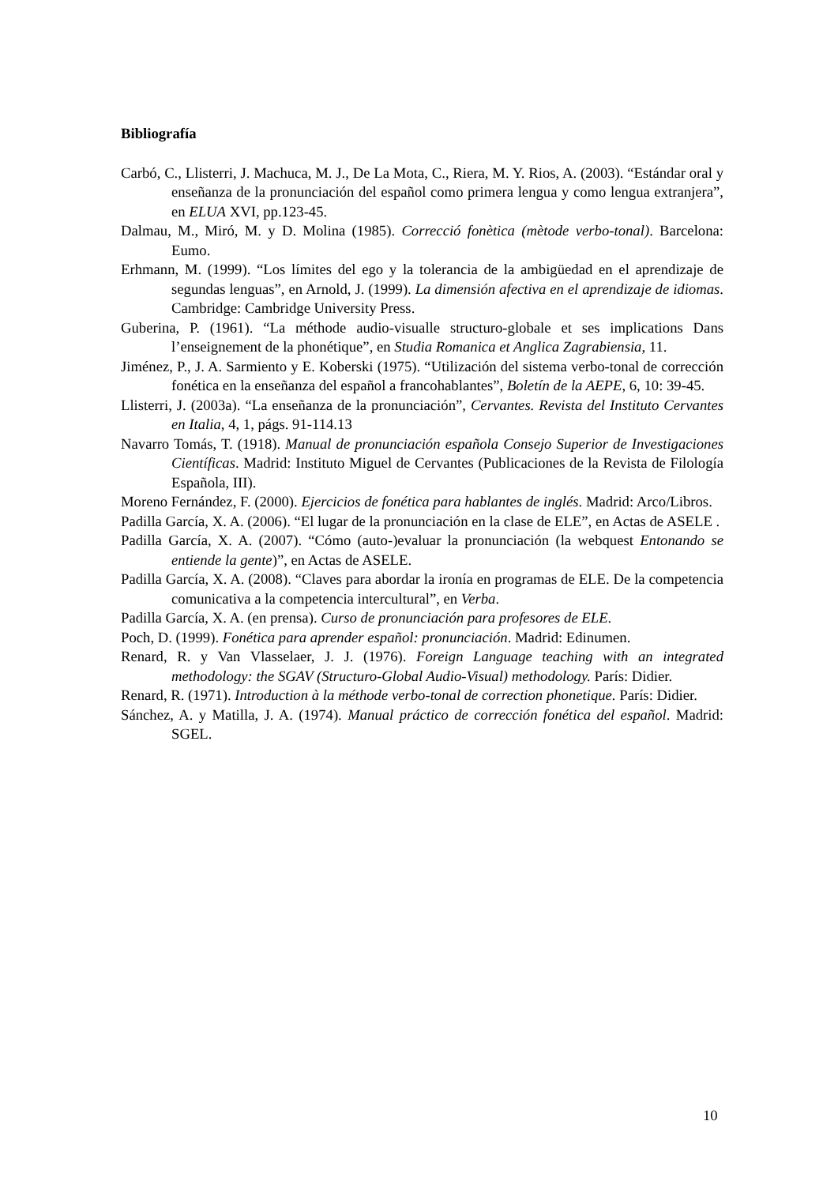Bibliografía
Carbó, C., Llisterri, J. Machuca, M. J., De La Mota, C., Riera, M. Y. Rios, A. (2003). “Estándar oral y enseñanza de la pronunciación del español como primera lengua y como lengua extranjera”, en ELUA XVI, pp.123-45.
Dalmau, M., Miró, M. y D. Molina (1985). Correcció fonètica (mètode verbo-tonal). Barcelona: Eumo.
Erhmann, M. (1999). “Los límites del ego y la tolerancia de la ambigüedad en el aprendizaje de segundas lenguas”, en Arnold, J. (1999). La dimensión afectiva en el aprendizaje de idiomas. Cambridge: Cambridge University Press.
Guberina, P. (1961). “La méthode audio-visualle structuro-globale et ses implications Dans l’enseignement de la phonétique”, en Studia Romanica et Anglica Zagrabiensia, 11.
Jiménez, P., J. A. Sarmiento y E. Koberski (1975). “Utilización del sistema verbo-tonal de corrección fonética en la enseñanza del español a francohablantes”, Boletín de la AEPE, 6, 10: 39-45.
Llisterri, J. (2003a). “La enseñanza de la pronunciación”, Cervantes. Revista del Instituto Cervantes en Italia, 4, 1, págs. 91-114.13
Navarro Tomás, T. (1918). Manual de pronunciación española Consejo Superior de Investigaciones Científicas. Madrid: Instituto Miguel de Cervantes (Publicaciones de la Revista de Filología Española, III).
Moreno Fernández, F. (2000). Ejercicios de fonética para hablantes de inglés. Madrid: Arco/Libros.
Padilla García, X. A. (2006). “El lugar de la pronunciación en la clase de ELE”, en Actas de ASELE .
Padilla García, X. A. (2007). “Cómo (auto-)evaluar la pronunciación (la webquest Entonando se entiende la gente)”, en Actas de ASELE.
Padilla García, X. A. (2008). “Claves para abordar la ironía en programas de ELE. De la competencia comunicativa a la competencia intercultural”, en Verba.
Padilla García, X. A. (en prensa). Curso de pronunciación para profesores de ELE.
Poch, D. (1999). Fonética para aprender español: pronunciación. Madrid: Edinumen.
Renard, R. y Van Vlasselaer, J. J. (1976). Foreign Language teaching with an integrated methodology: the SGAV (Structuro-Global Audio-Visual) methodology. París: Didier.
Renard, R. (1971). Introduction à la méthode verbo-tonal de correction phonetique. París: Didier.
Sánchez, A. y Matilla, J. A. (1974). Manual práctico de corrección fonética del español. Madrid: SGEL.
10